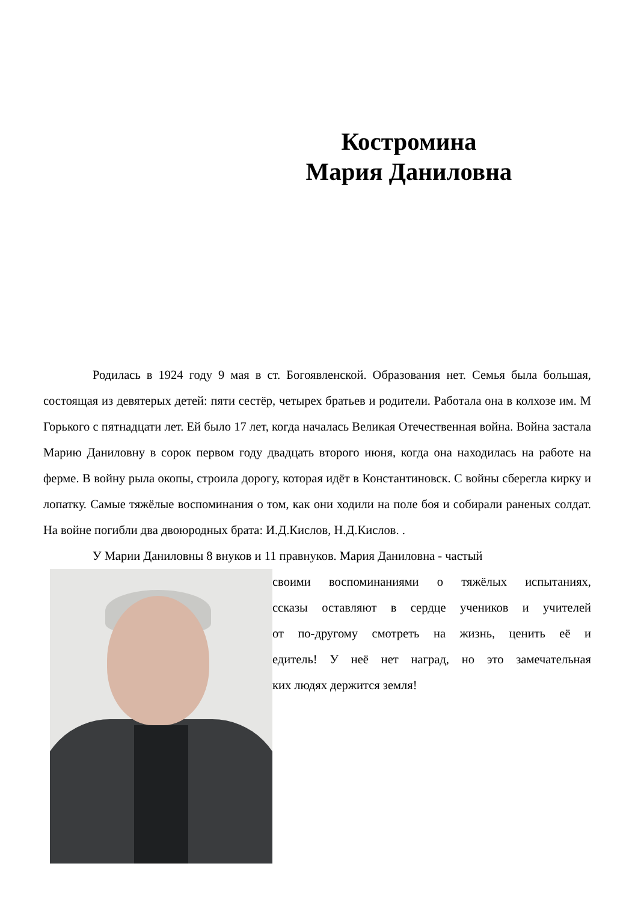Костромина
Мария Даниловна
Родилась в 1924 году 9 мая в ст. Богоявленской. Образования нет. Семья была большая, состоящая из девятерых детей: пяти сестёр, четырех братьев и родители. Работала она в колхозе им. М Горького с пятнадцати лет. Ей было 17 лет, когда началась Великая Отечественная война. Война застала Марию Даниловну в сорок первом году двадцать второго июня, когда она находилась на работе на ферме. В войну рыла окопы, строила дорогу, которая идёт в Константиновск. С войны сберегла кирку и лопатку. Самые тяжёлые воспоминания о том, как они ходили на поле боя и собирали раненых солдат. На войне погибли два двоюродных брата: И.Д.Кислов, Н.Д.Кислов. .
У Марии Даниловны 8 внуков и 11 правнуков. Мария Даниловна - частый
своими воспоминаниями о тяжёлых испытаниях,
ссказы оставляют в сердце учеников и учителей
от по-другому смотреть на жизнь, ценить её и
едитель! У неё нет наград, но это замечательная
ких людях держится земля!